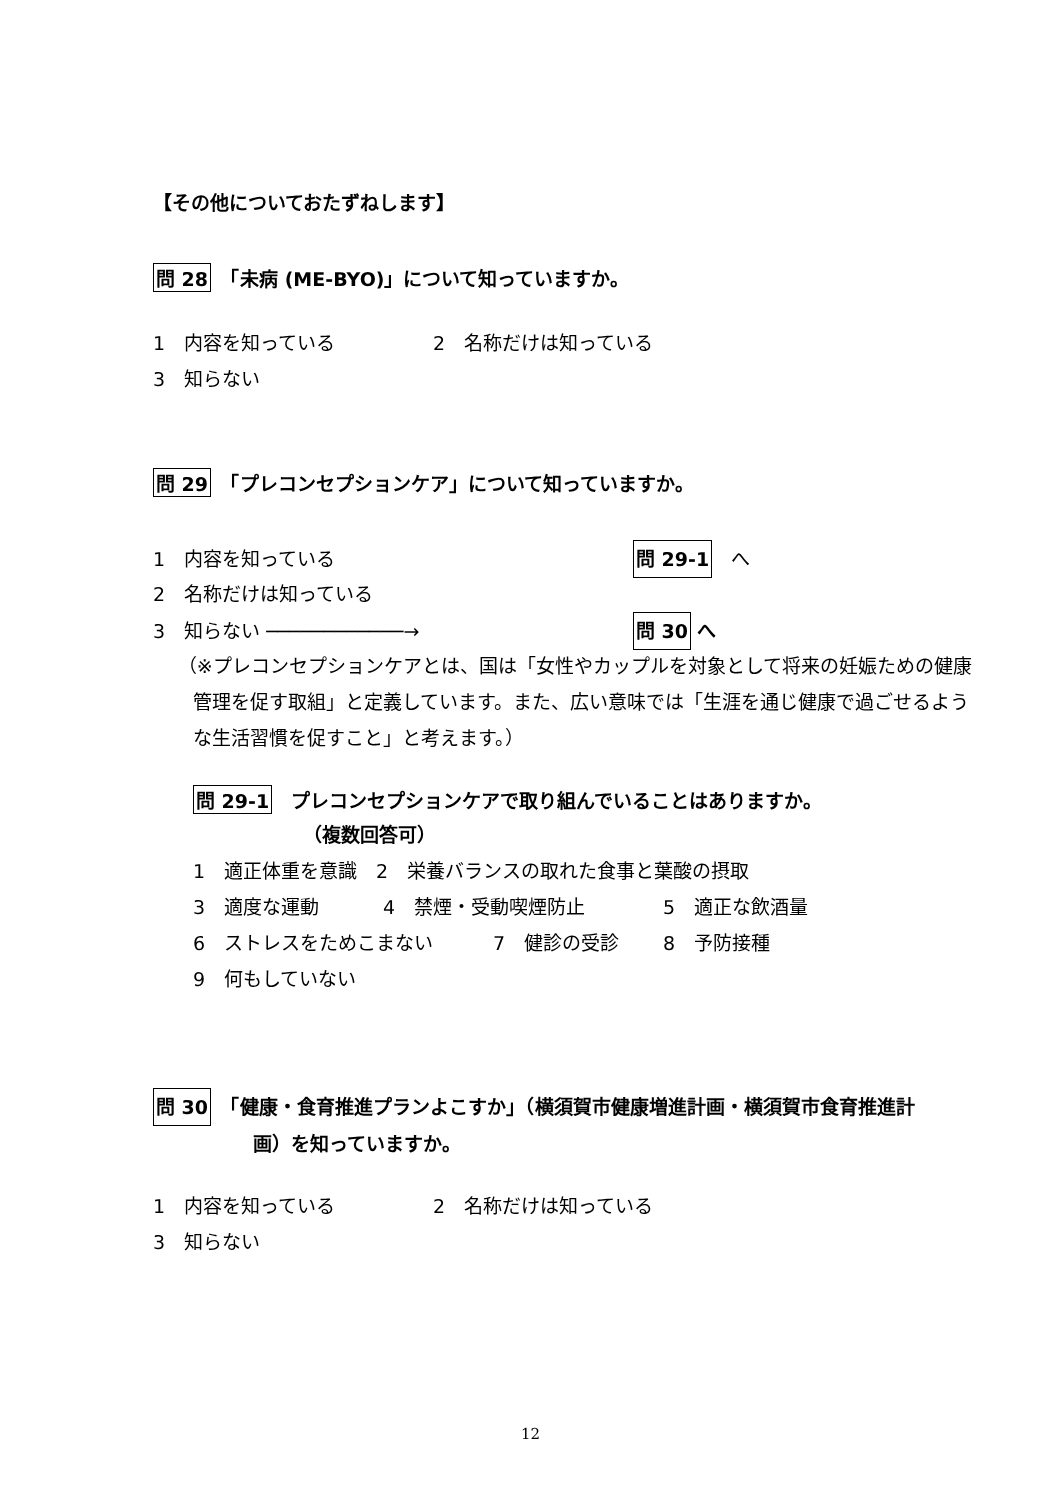【その他についておたずねします】
問 28　「未病 (ME-BYO)」について知っていますか。
1　内容を知っている 2　名称だけは知っている
3　知らない
問 29　「プレコンセプションケア」について知っていますか。
1　内容を知っている 問 29-1　へ
2　名称だけは知っている
3　知らない ────────────→ 問 30 へ
（※プレコンセプションケアとは、国は「女性やカップルを対象として将来の妊娠ための健康管理を促す取組」と定義しています。また、広い意味では「生涯を通じ健康で過ごせるような生活習慣を促すこと」と考えます。）
問 29-1　プレコンセプションケアで取り組んでいることはありますか。
（複数回答可）
1　適正体重を意識　2　栄養バランスの取れた食事と葉酸の摂取
3　適度な運動 4　禁煙・受動喫煙防止 5　適正な飲酒量
6　ストレスをためこまない 7　健診の受診 8　予防接種
9　何もしていない
問 30　「健康・食育推進プランよこすか」（横須賀市健康増進計画・横須賀市食育推進計
画）を知っていますか。
1　内容を知っている 2　名称だけは知っている
3　知らない
12